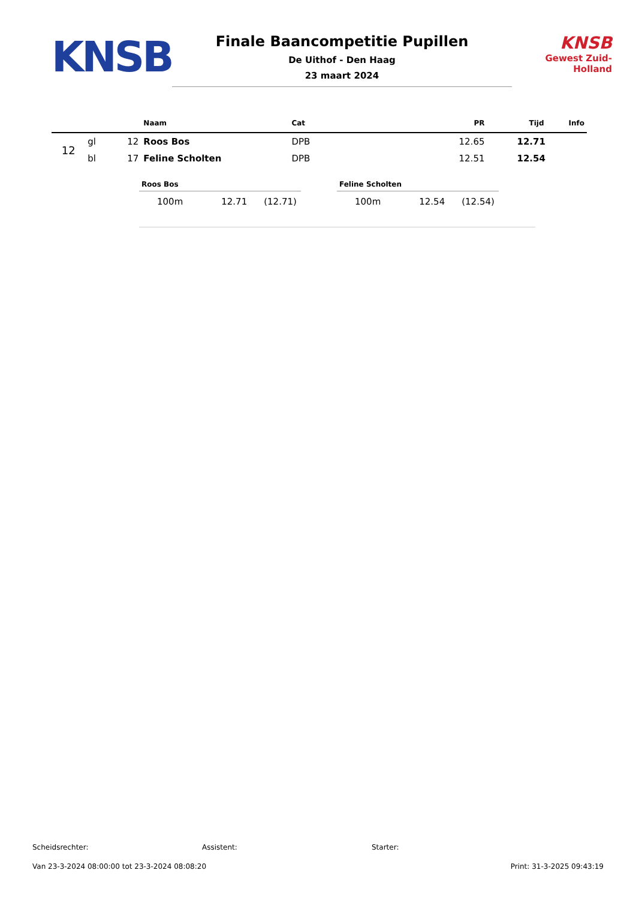KNSB
Finale Baancompetitie Pupillen
De Uithof - Den Haag
23 maart 2024
KNSB
Gewest Zuid-Holland
| | | | Naam | Cat | PR | Tijd | Info |
| --- | --- | --- | --- | --- | --- | --- | --- |
| 12 | gl | 12 | Roos Bos | DPB | 12.65 | 12.71 | |
| | bl | 17 | Feline Scholten | DPB | 12.51 | 12.54 | |
Roos Bos
| 100m | 12.71 | (12.71) |
Feline Scholten
| 100m | 12.54 | (12.54) |
Scheidsrechter: Assistent: Starter:
Van 23-3-2024 08:00:00 tot 23-3-2024 08:08:20 Print: 31-3-2025 09:43:19